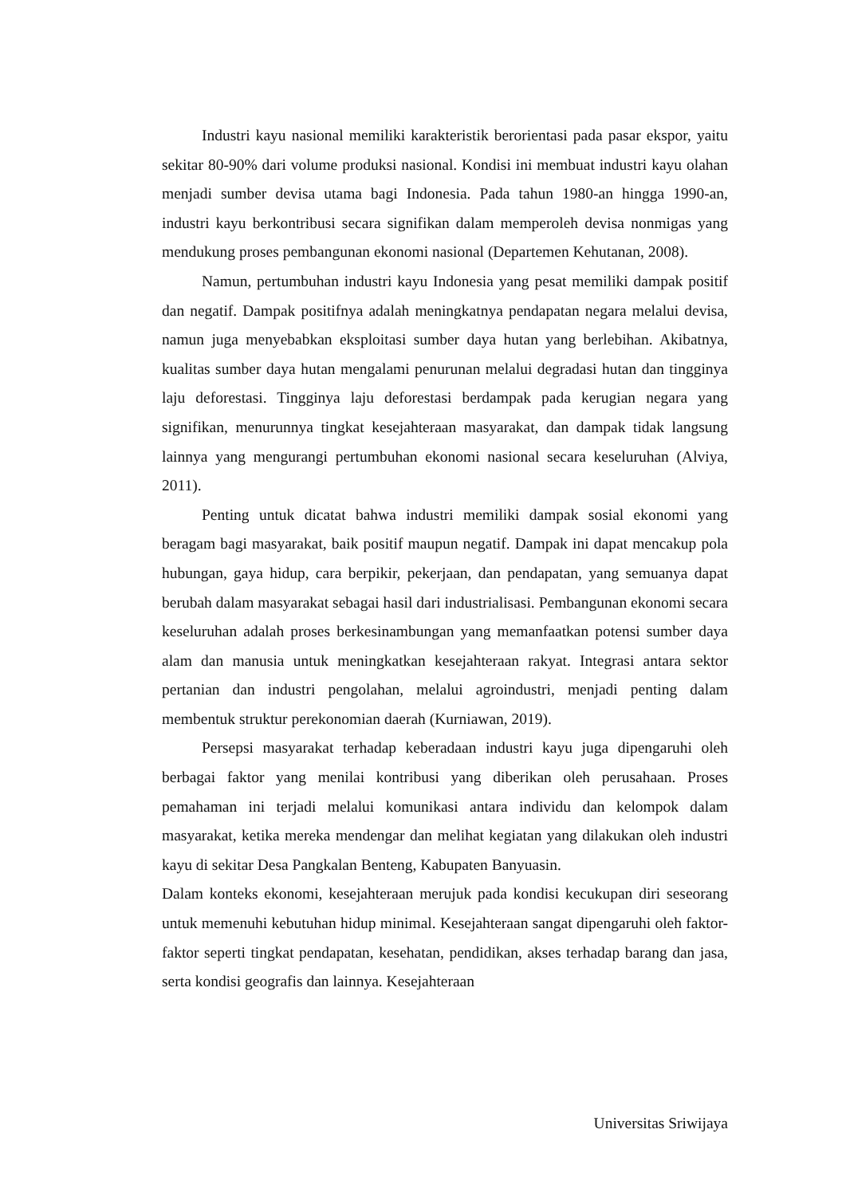Industri kayu nasional memiliki karakteristik berorientasi pada pasar ekspor, yaitu sekitar 80-90% dari volume produksi nasional. Kondisi ini membuat industri kayu olahan menjadi sumber devisa utama bagi Indonesia. Pada tahun 1980-an hingga 1990-an, industri kayu berkontribusi secara signifikan dalam memperoleh devisa nonmigas yang mendukung proses pembangunan ekonomi nasional (Departemen Kehutanan, 2008).
Namun, pertumbuhan industri kayu Indonesia yang pesat memiliki dampak positif dan negatif. Dampak positifnya adalah meningkatnya pendapatan negara melalui devisa, namun juga menyebabkan eksploitasi sumber daya hutan yang berlebihan. Akibatnya, kualitas sumber daya hutan mengalami penurunan melalui degradasi hutan dan tingginya laju deforestasi. Tingginya laju deforestasi berdampak pada kerugian negara yang signifikan, menurunnya tingkat kesejahteraan masyarakat, dan dampak tidak langsung lainnya yang mengurangi pertumbuhan ekonomi nasional secara keseluruhan (Alviya, 2011).
Penting untuk dicatat bahwa industri memiliki dampak sosial ekonomi yang beragam bagi masyarakat, baik positif maupun negatif. Dampak ini dapat mencakup pola hubungan, gaya hidup, cara berpikir, pekerjaan, dan pendapatan, yang semuanya dapat berubah dalam masyarakat sebagai hasil dari industrialisasi. Pembangunan ekonomi secara keseluruhan adalah proses berkesinambungan yang memanfaatkan potensi sumber daya alam dan manusia untuk meningkatkan kesejahteraan rakyat. Integrasi antara sektor pertanian dan industri pengolahan, melalui agroindustri, menjadi penting dalam membentuk struktur perekonomian daerah (Kurniawan, 2019).
Persepsi masyarakat terhadap keberadaan industri kayu juga dipengaruhi oleh berbagai faktor yang menilai kontribusi yang diberikan oleh perusahaan. Proses pemahaman ini terjadi melalui komunikasi antara individu dan kelompok dalam masyarakat, ketika mereka mendengar dan melihat kegiatan yang dilakukan oleh industri kayu di sekitar Desa Pangkalan Benteng, Kabupaten Banyuasin.
Dalam konteks ekonomi, kesejahteraan merujuk pada kondisi kecukupan diri seseorang untuk memenuhi kebutuhan hidup minimal. Kesejahteraan sangat dipengaruhi oleh faktor-faktor seperti tingkat pendapatan, kesehatan, pendidikan, akses terhadap barang dan jasa, serta kondisi geografis dan lainnya. Kesejahteraan
Universitas Sriwijaya